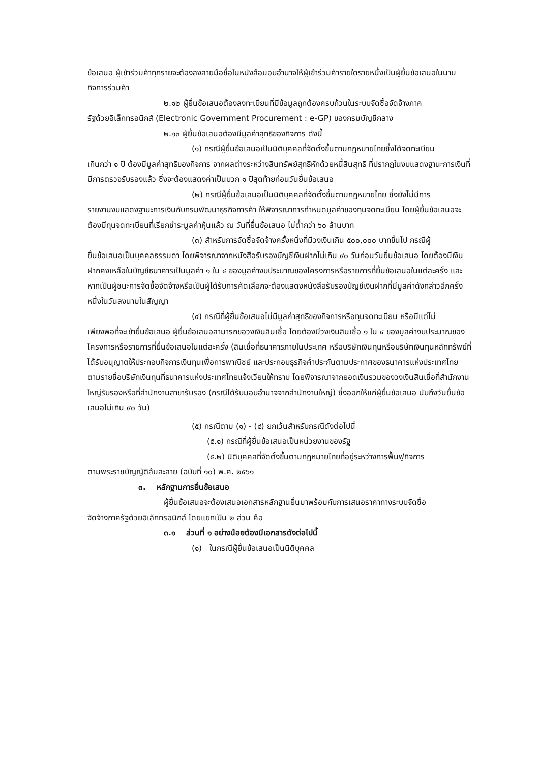ข้อเสนอ ผู้เข้าร่วมค้าทุกรายจะต้องลงลายมือชื่อในหนังสือมอบอำนาจให้ผู้เข้าร่วมค้ารายใดรายหนึ่งเป็นผู้ยื่นข้อเสนอในนามกิจการร่วมค้า
๒.๑๒ ผู้ยื่นข้อเสนอต้องลงทะเบียนที่มีข้อมูลถูกต้องครบถ้วนในระบบจัดซื้อจัดจ้างภาค
รัฐด้วยอิเล็กทรอนิกส์ (Electronic Government Procurement : e-GP) ของกรมบัญชีกลาง
๒.๑๓ ผู้ยื่นข้อเสนอต้องมีมูลค่าสุทธิของกิจการ ดังนี้
(๑) กรณีผู้ยื่นข้อเสนอเป็นนิติบุคคลที่จัดตั้งขึ้นตามกฎหมายไทยซึ่งได้จดทะเบียน
เกินกว่า ๑ ปี ต้องมีมูลค่าสุทธิของกิจการ จากผลต่างระหว่างสินทรัพย์สุทธิหักด้วยหนี้สินสุทธิ ที่ปรากฏในงบแสดงฐานะการเงินที่มีการตรวจรับรองแล้ว ซึ่งจะต้องแสดงค่าเป็นบวก ๑ ปีสุดท้ายก่อนวันยื่นข้อเสนอ
(๒) กรณีผู้ยื่นข้อเสนอเป็นนิติบุคคลที่จัดตั้งขึ้นตามกฎหมายไทย ซึ่งยังไม่มีการ
รายงานงบแสดงฐานะการเงินกับกรมพัฒนาธุรกิจการค้า ให้พิจารณาการกำหนดมูลค่าของทุนจดทะเบียน โดยผู้ยื่นข้อเสนอจะต้องมีทุนจดทะเบียนที่เรียกชำระมูลค่าหุ้นแล้ว ณ วันที่ยื่นข้อเสนอ ไม่ต่ำกว่า ๖๐ ล้านบาท
(๓) สำหรับการจัดซื้อจัดจ้างครั้งหนึ่งที่มีวงเงินเกิน ๕๐๐,๐๐๐ บาทขึ้นไป กรณีผู้
ยื่นข้อเสนอเป็นบุคคลธรรมดา โดยพิจารณาจากหนังสือรับรองบัญชีเงินฝากไม่เกิน ๙๐ วันก่อนวันยื่นข้อเสนอ โดยต้องมีเงินฝากคงเหลือในบัญชีธนาคารเป็นมูลค่า ๑ ใน ๔ ของมูลค่างบประมาณของโครงการหรือรายการที่ยื่นข้อเสนอในแต่ละครั้ง และหากเป็นผู้ชนะการจัดซื้อจัดจ้างหรือเป็นผู้ได้รับการคัดเลือกจะต้องแสดงหนังสือรับรองบัญชีเงินฝากที่มีมูลค่าดังกล่าวอีกครั้งหนึ่งในวันลงนามในสัญญา
(๔) กรณีที่ผู้ยื่นข้อเสนอไม่มีมูลค่าสุทธิของกิจการหรือทุนจดทะเบียน หรือมีแต่ไม่
เพียงพอที่จะเข้ายื่นข้อเสนอ ผู้ยื่นข้อเสนอสามารถขอวงเงินสินเชื่อ โดยต้องมีวงเงินสินเชื่อ ๑ ใน ๔ ของมูลค่างบประมาณของโครงการหรือรายการที่ยื่นข้อเสนอในแต่ละครั้ง (สินเชื่อที่ธนาคารภายในประเทศ หรือบริษัทเงินทุนหรือบริษัทเงินทุนหลักทรัพย์ที่ได้รับอนุญาตให้ประกอบกิจการเงินทุนเพื่อการพาณิชย์ และประกอบธุรกิจค้ำประกันตามประกาศของธนาคารแห่งประเทศไทย ตามรายชื่อบริษัทเงินทุนที่ธนาคารแห่งประเทศไทยแจ้งเวียนให้ทราบ โดยพิจารณาจากยอดเงินรวมของวงเงินสินเชื่อที่สำนักงานใหญ่รับรองหรือที่สำนักงานสาขารับรอง (กรณีได้รับมอบอำนาจจากสำนักงานใหญ่) ซึ่งออกให้แก่ผู้ยื่นข้อเสนอ นับถึงวันยื่นข้อเสนอไม่เกิน ๙๐ วัน)
(๕) กรณีตาม (๑) - (๔) ยกเว้นสำหรับกรณีดังต่อไปนี้
(๕.๑) กรณีที่ผู้ยื่นข้อเสนอเป็นหน่วยงานของรัฐ
(๕.๒) นิติบุคคลที่จัดตั้งขึ้นตามกฎหมายไทยที่อยู่ระหว่างการฟื้นฟูกิจการ
ตามพระราชบัญญัติล้มละลาย (ฉบับที่ ๑๐) พ.ศ. ๒๕๖๑
๓. หลักฐานการยื่นข้อเสนอ
ผู้ยื่นข้อเสนอจะต้องเสนอเอกสารหลักฐานยื่นมาพร้อมกับการเสนอราคาทางระบบจัดซื้อ
จัดจ้างภาครัฐด้วยอิเล็กทรอนิกส์ โดยแยกเป็น ๒ ส่วน คือ
๓.๑ ส่วนที่ ๑ อย่างน้อยต้องมีเอกสารดังต่อไปนี้
(๑) ในกรณีผู้ยื่นข้อเสนอเป็นนิติบุคคล